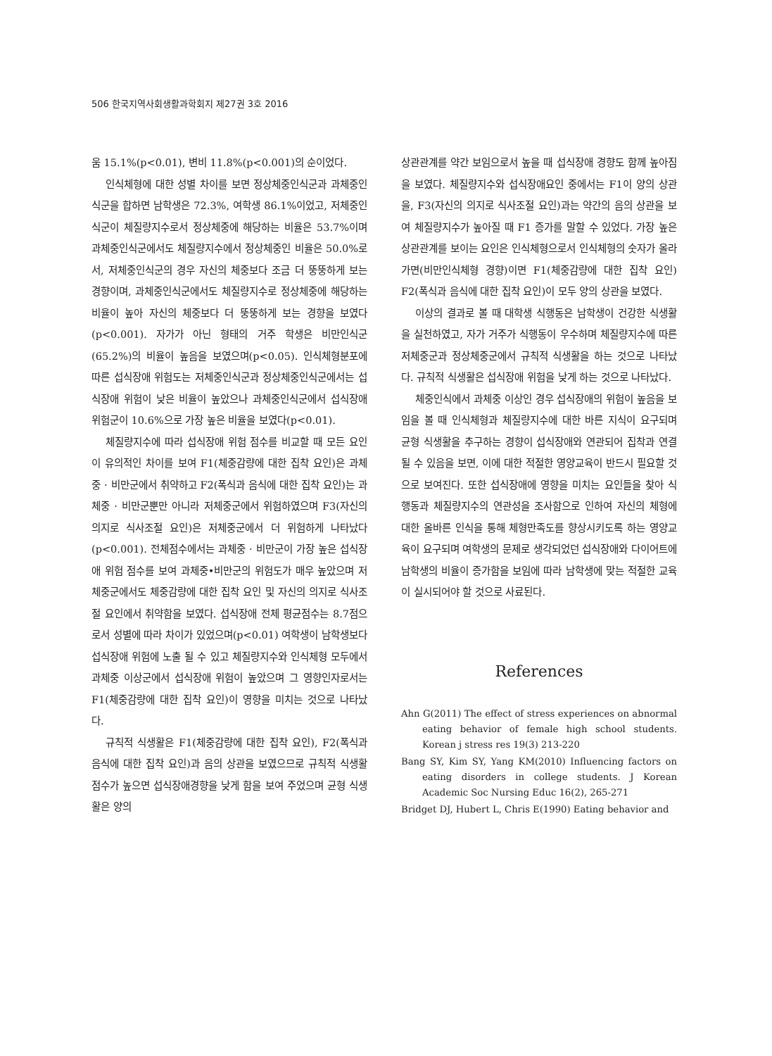506 한국지역사회생활과학회지 제27권 3호 2016
움 15.1%(p<0.01), 변비 11.8%(p<0.001)의 순이었다.
인식체형에 대한 성별 차이를 보면 정상체중인식군과 과체중인식군을 합하면 남학생은 72.3%, 여학생 86.1%이었고, 저체중인식군이 체질량지수로서 정상체중에 해당하는 비율은 53.7%이며 과체중인식군에서도 체질량지수에서 정상체중인 비율은 50.0%로서, 저체중인식군의 경우 자신의 체중보다 조금 더 뚱뚱하게 보는 경향이며, 과체중인식군에서도 체질량지수로 정상체중에 해당하는 비율이 높아 자신의 체중보다 더 뚱뚱하게 보는 경향을 보였다(p<0.001). 자가가 아닌 형태의 거주 학생은 비만인식군(65.2%)의 비율이 높음을 보였으며(p<0.05). 인식체형분포에 따른 섭식장애 위험도는 저체중인식군과 정상체중인식군에서는 섭식장애 위험이 낮은 비율이 높았으나 과체중인식군에서 섭식장애 위험군이 10.6%으로 가장 높은 비율을 보였다(p<0.01).
체질량지수에 따라 섭식장애 위험 점수를 비교할 때 모든 요인이 유의적인 차이를 보여 F1(체중감량에 대한 집착 요인)은 과체중 · 비만군에서 취약하고 F2(폭식과 음식에 대한 집착 요인)는 과체중 · 비만군뿐만 아니라 저체중군에서 위험하였으며 F3(자신의 의지로 식사조절 요인)은 저체중군에서 더 위험하게 나타났다(p<0.001). 전체점수에서는 과체중 · 비만군이 가장 높은 섭식장애 위험 점수를 보여 과체중•비만군의 위험도가 매우 높았으며 저체중군에서도 체중감량에 대한 집착 요인 및 자신의 의지로 식사조절 요인에서 취약함을 보였다. 섭식장애 전체 평균점수는 8.7점으로서 성별에 따라 차이가 있었으며(p<0.01) 여학생이 남학생보다 섭식장애 위험에 노출 될 수 있고 체질량지수와 인식체형 모두에서 과체중 이상군에서 섭식장애 위험이 높았으며 그 영향인자로서는 F1(체중감량에 대한 집착 요인)이 영향을 미치는 것으로 나타났다.
규칙적 식생활은 F1(체중감량에 대한 집착 요인), F2(폭식과 음식에 대한 집착 요인)과 음의 상관을 보였으므로 규칙적 식생활 점수가 높으면 섭식장애경향을 낮게 함을 보여 주었으며 균형 식생활은 양의
상관관계를 약간 보임으로서 높을 때 섭식장애 경향도 함께 높아짐을 보였다. 체질량지수와 섭식장애요인 중에서는 F1이 양의 상관을, F3(자신의 의지로 식사조절 요인)과는 약간의 음의 상관을 보여 체질량지수가 높아질 때 F1 증가를 말할 수 있었다. 가장 높은 상관관계를 보이는 요인은 인식체형으로서 인식체형의 숫자가 올라가면(비만인식체형 경향)이면 F1(체중감량에 대한 집착 요인) F2(폭식과 음식에 대한 집착 요인)이 모두 양의 상관을 보였다.
이상의 결과로 볼 때 대학생 식행동은 남학생이 건강한 식생활을 실천하였고, 자가 거주가 식행동이 우수하며 체질량지수에 따른 저체중군과 정상체중군에서 규칙적 식생활을 하는 것으로 나타났다. 규칙적 식생활은 섭식장애 위험을 낮게 하는 것으로 나타났다.
체중인식에서 과체중 이상인 경우 섭식장애의 위험이 높음을 보임을 볼 때 인식체형과 체질량지수에 대한 바른 지식이 요구되며 균형 식생활을 추구하는 경향이 섭식장애와 연관되어 집착과 연결될 수 있음을 보면, 이에 대한 적절한 영양교육이 반드시 필요할 것으로 보여진다. 또한 섭식장애에 영향을 미치는 요인들을 찾아 식행동과 체질량지수의 연관성을 조사함으로 인하여 자신의 체형에 대한 올바른 인식을 통해 체형만족도를 향상시키도록 하는 영양교육이 요구되며 여학생의 문제로 생각되었던 섭식장애와 다이어트에 남학생의 비율이 증가함을 보임에 따라 남학생에 맞는 적절한 교육이 실시되어야 할 것으로 사료된다.
References
Ahn G(2011) The effect of stress experiences on abnormal eating behavior of female high school students. Korean j stress res 19(3) 213-220
Bang SY, Kim SY, Yang KM(2010) Influencing factors on eating disorders in college students. J Korean Academic Soc Nursing Educ 16(2), 265-271
Bridget DJ, Hubert L, Chris E(1990) Eating behavior and